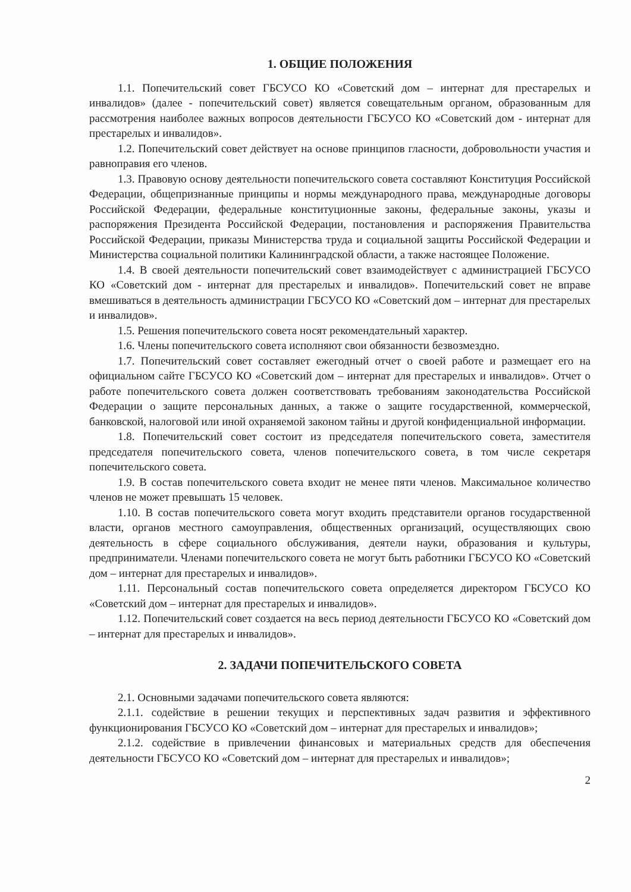1. ОБЩИЕ ПОЛОЖЕНИЯ
1.1. Попечительский совет ГБСУСО КО «Советский дом – интернат для престарелых и инвалидов» (далее - попечительский совет) является совещательным органом, образованным для рассмотрения наиболее важных вопросов деятельности ГБСУСО КО «Советский дом - интернат для престарелых и инвалидов».
1.2. Попечительский совет действует на основе принципов гласности, добровольности участия и равноправия его членов.
1.3. Правовую основу деятельности попечительского совета составляют Конституция Российской Федерации, общепризнанные принципы и нормы международного права, международные договоры Российской Федерации, федеральные конституционные законы, федеральные законы, указы и распоряжения Президента Российской Федерации, постановления и распоряжения Правительства Российской Федерации, приказы Министерства труда и социальной защиты Российской Федерации и Министерства социальной политики Калининградской области, а также настоящее Положение.
1.4. В своей деятельности попечительский совет взаимодействует с администрацией ГБСУСО КО «Советский дом - интернат для престарелых и инвалидов». Попечительский совет не вправе вмешиваться в деятельность администрации ГБСУСО КО «Советский дом – интернат для престарелых и инвалидов».
1.5. Решения попечительского совета носят рекомендательный характер.
1.6. Члены попечительского совета исполняют свои обязанности безвозмездно.
1.7. Попечительский совет составляет ежегодный отчет о своей работе и размещает его на официальном сайте ГБСУСО КО «Советский дом – интернат для престарелых и инвалидов». Отчет о работе попечительского совета должен соответствовать требованиям законодательства Российской Федерации о защите персональных данных, а также о защите государственной, коммерческой, банковской, налоговой или иной охраняемой законом тайны и другой конфиденциальной информации.
1.8. Попечительский совет состоит из председателя попечительского совета, заместителя председателя попечительского совета, членов попечительского совета, в том числе секретаря попечительского совета.
1.9. В состав попечительского совета входит не менее пяти членов. Максимальное количество членов не может превышать 15 человек.
1.10. В состав попечительского совета могут входить представители органов государственной власти, органов местного самоуправления, общественных организаций, осуществляющих свою деятельность в сфере социального обслуживания, деятели науки, образования и культуры, предприниматели. Членами попечительского совета не могут быть работники ГБСУСО КО «Советский дом – интернат для престарелых и инвалидов».
1.11. Персональный состав попечительского совета определяется директором ГБСУСО КО «Советский дом – интернат для престарелых и инвалидов».
1.12. Попечительский совет создается на весь период деятельности ГБСУСО КО «Советский дом – интернат для престарелых и инвалидов».
2. ЗАДАЧИ ПОПЕЧИТЕЛЬСКОГО СОВЕТА
2.1. Основными задачами попечительского совета являются:
2.1.1. содействие в решении текущих и перспективных задач развития и эффективного функционирования ГБСУСО КО «Советский дом – интернат для престарелых и инвалидов»;
2.1.2. содействие в привлечении финансовых и материальных средств для обеспечения деятельности ГБСУСО КО «Советский дом – интернат для престарелых и инвалидов»;
2